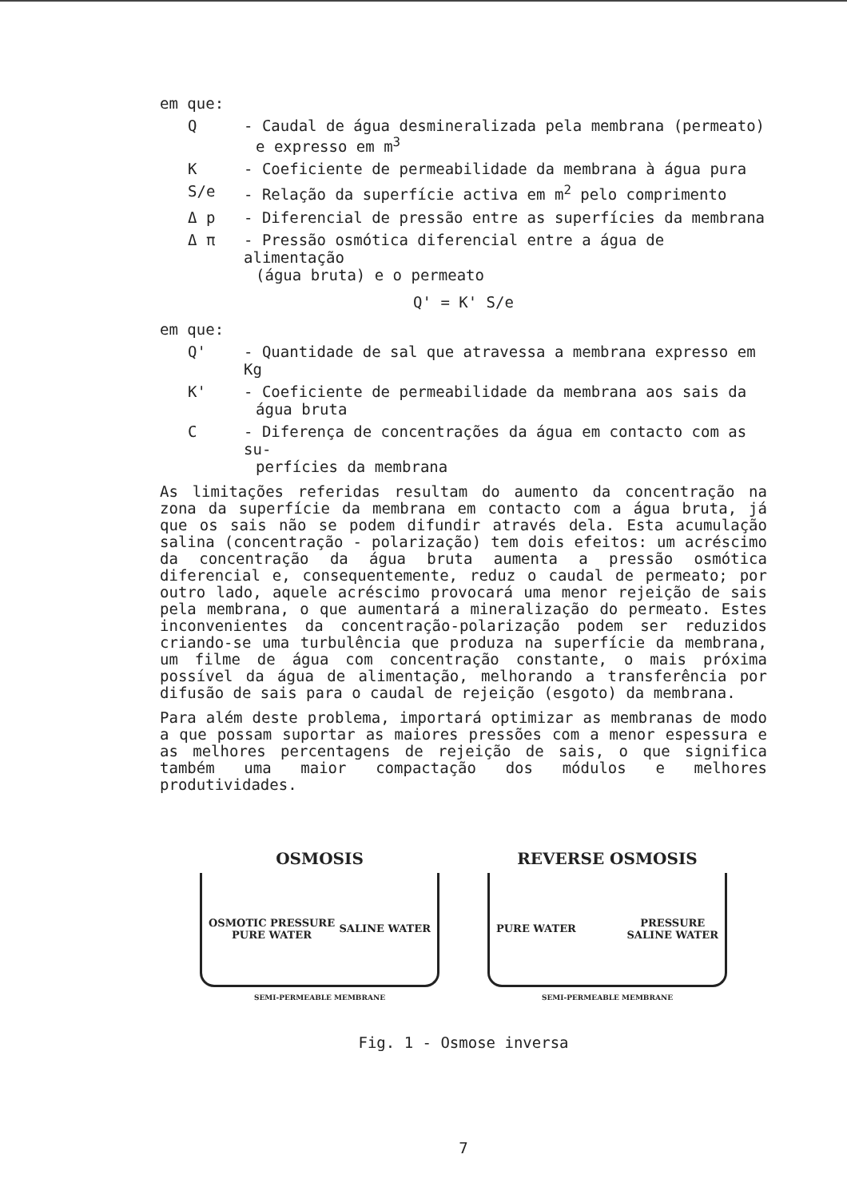em que:
Q - Caudal de água desmineralizada pela membrana (permeato)
e expresso em m<sup>3</sup>
K - Coeficiente de permeabilidade da membrana à água pura
S/e - Relação da superfície activa em m<sup>2</sup> pelo comprimento
Δ p - Diferencial de pressão entre as superfícies da membrana
Δ π - Pressão osmótica diferencial entre a água de alimentação
(água bruta) e o permeato
Q' = K' S/e
em que:
Q' - Quantidade de sal que atravessa a membrana expresso em Kg
K' - Coeficiente de permeabilidade da membrana aos sais da
água bruta
C - Diferença de concentrações da água em contacto com as su-
perfícies da membrana
As limitações referidas resultam do aumento da concentração na zona da superfície da membrana em contacto com a água bruta, já que os sais não se podem difundir através dela. Esta acumulação salina (concentração - polarização) tem dois efeitos: um acréscimo da concentração da água bruta aumenta a pressão osmótica diferencial e, consequentemente, reduz o caudal de permeato; por outro lado, aquele acréscimo provocará uma menor rejeição de sais pela membrana, o que aumentará a mineralização do permeato. Estes inconvenientes da concentração-polarização podem ser reduzidos criando-se uma turbulência que produza na superfície da membrana, um filme de água com concentração constante, o mais próxima possível da água de alimentação, melhorando a transferência por difusão de sais para o caudal de rejeição (esgoto) da membrana.
Para além deste problema, importará optimizar as membranas de modo a que possam suportar as maiores pressões com a menor espessura e as melhores percentagens de rejeição de sais, o que significa também uma maior compactação dos módulos e melhores produtividades.
OSMOSIS
OSMOTIC PRESSURE
PURE WATER SALINE WATER
SEMI-PERMEABLE MEMBRANE
REVERSE OSMOSIS
PURE WATER PRESSURE
SALINE WATER
SEMI-PERMEABLE MEMBRANE
Fig. 1 - Osmose inversa
7